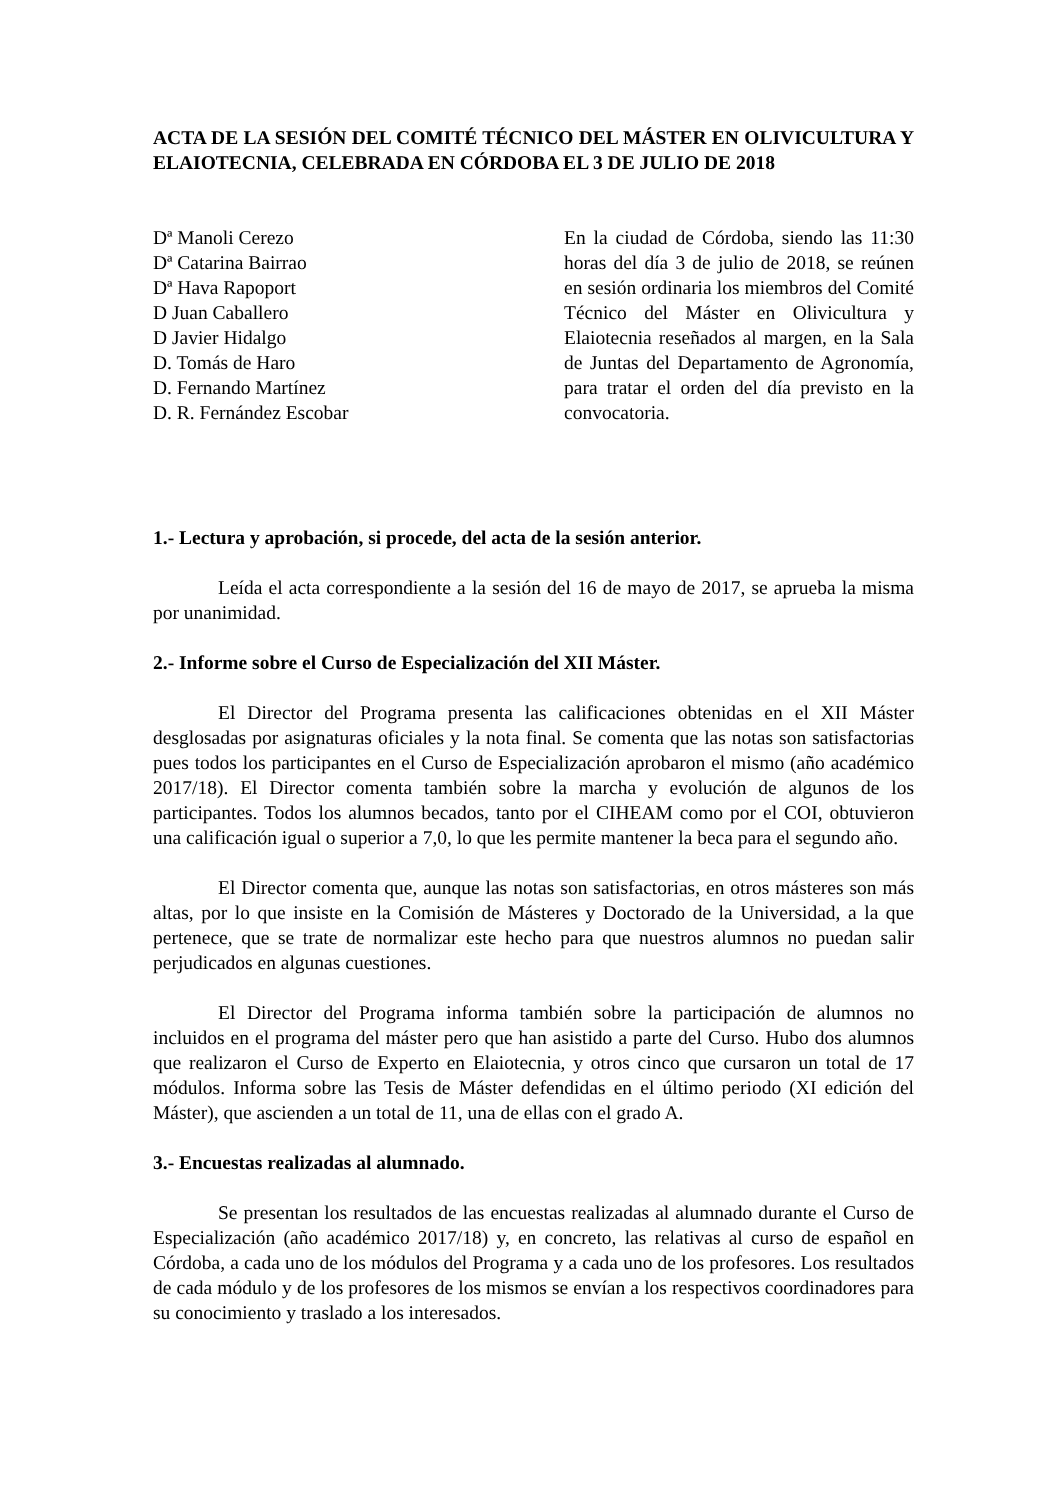ACTA DE LA SESIÓN DEL COMITÉ TÉCNICO DEL MÁSTER EN OLIVICULTURA Y ELAIOTECNIA, CELEBRADA EN CÓRDOBA EL 3 DE JULIO DE 2018
Dª Manoli Cerezo
Dª Catarina Bairrao
Dª Hava Rapoport
D Juan Caballero
D Javier Hidalgo
D. Tomás de Haro
D. Fernando Martínez
D. R. Fernández Escobar
En la ciudad de Córdoba, siendo las 11:30 horas del día 3 de julio de 2018, se reúnen en sesión ordinaria los miembros del Comité Técnico del Máster en Olivicultura y Elaiotecnia reseñados al margen, en la Sala de Juntas del Departamento de Agronomía, para tratar el orden del día previsto en la convocatoria.
1.- Lectura y aprobación, si procede, del acta de la sesión anterior.
Leída el acta correspondiente a la sesión del 16 de mayo de 2017, se aprueba la misma por unanimidad.
2.- Informe sobre el Curso de Especialización del XII Máster.
El Director del Programa presenta las calificaciones obtenidas en el XII Máster desglosadas por asignaturas oficiales y la nota final. Se comenta que las notas son satisfactorias pues todos los participantes en el Curso de Especialización aprobaron el mismo (año académico 2017/18). El Director comenta también sobre la marcha y evolución de algunos de los participantes. Todos los alumnos becados, tanto por el CIHEAM como por el COI, obtuvieron una calificación igual o superior a 7,0, lo que les permite mantener la beca para el segundo año.
El Director comenta que, aunque las notas son satisfactorias, en otros másteres son más altas, por lo que insiste en la Comisión de Másteres y Doctorado de la Universidad, a la que pertenece, que se trate de normalizar este hecho para que nuestros alumnos no puedan salir perjudicados en algunas cuestiones.
El Director del Programa informa también sobre la participación de alumnos no incluidos en el programa del máster pero que han asistido a parte del Curso. Hubo dos alumnos que realizaron el Curso de Experto en Elaiotecnia, y otros cinco que cursaron un total de 17 módulos. Informa sobre las Tesis de Máster defendidas en el último periodo (XI edición del Máster), que ascienden a un total de 11, una de ellas con el grado A.
3.- Encuestas realizadas al alumnado.
Se presentan los resultados de las encuestas realizadas al alumnado durante el Curso de Especialización (año académico 2017/18) y, en concreto, las relativas al curso de español en Córdoba, a cada uno de los módulos del Programa y a cada uno de los profesores. Los resultados de cada módulo y de los profesores de los mismos se envían a los respectivos coordinadores para su conocimiento y traslado a los interesados.